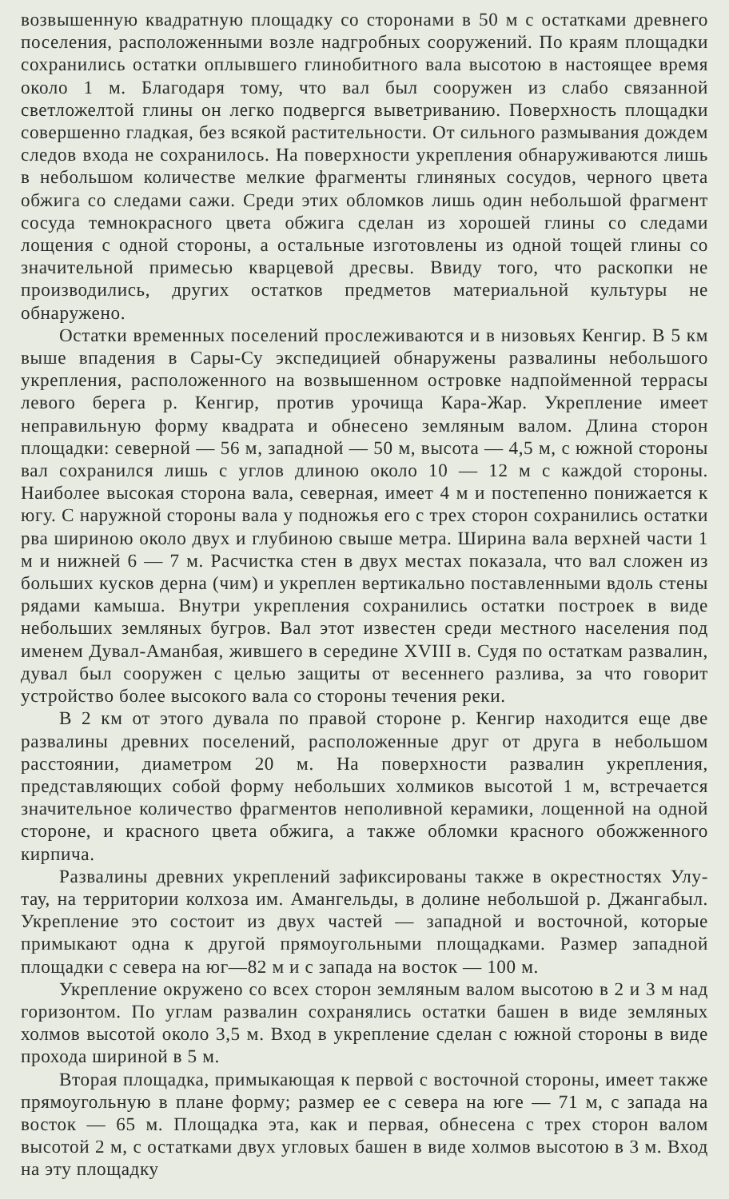возвышенную квадратную площадку со сторонами в 50 м с остатками древнего поселения, расположенными возле надгробных сооружений. По краям площадки сохранились остатки оплывшего глинобитного вала высотою в настоящее время около 1 м. Благодаря тому, что вал был сооружен из слабо связанной светложелтой глины он легко подвергся выветриванию. Поверхность площадки совершенно гладкая, без всякой растительности. От сильного размывания дождем следов входа не сохранилось. На поверхности укрепления обнаруживаются лишь в небольшом количестве мелкие фрагменты глиняных сосудов, черного цвета обжига со следами сажи. Среди этих обломков лишь один небольшой фрагмент сосуда темнокрасного цвета обжига сделан из хорошей глины со следами лощения с одной стороны, а остальные изготовлены из одной тощей глины со значительной примесью кварцевой дресвы. Ввиду того, что раскопки не производились, других остатков предметов материальной культуры не обнаружено.
Остатки временных поселений прослеживаются и в низовьях Кенгир. В 5 км выше впадения в Сары-Су экспедицией обнаружены развалины небольшого укрепления, расположенного на возвышенном островке надпойменной террасы левого берега р. Кенгир, против урочища Кара-Жар. Укрепление имеет неправильную форму квадрата и обнесено земляным валом. Длина сторон площадки: северной — 56 м, западной — 50 м, высота — 4,5 м, с южной стороны вал сохранился лишь с углов длиною около 10 — 12 м с каждой стороны. Наиболее высокая сторона вала, северная, имеет 4 м и постепенно понижается к югу. С наружной стороны вала у подножья его с трех сторон сохранились остатки рва шириною около двух и глубиною свыше метра. Ширина вала верхней части 1 м и нижней 6 — 7 м. Расчистка стен в двух местах показала, что вал сложен из больших кусков дерна (чим) и укреплен вертикально поставленными вдоль стены рядами камыша. Внутри укрепления сохранились остатки построек в виде небольших земляных бугров. Вал этот известен среди местного населения под именем Дувал-Аманбая, жившего в середине XVIII в. Судя по остаткам развалин, дувал был сооружен с целью защиты от весеннего разлива, за что говорит устройство более высокого вала со стороны течения реки.
В 2 км от этого дувала по правой стороне р. Кенгир находится еще две развалины древних поселений, расположенные друг от друга в небольшом расстоянии, диаметром 20 м. На поверхности развалин укрепления, представляющих собой форму небольших холмиков высотой 1 м, встречается значительное количество фрагментов неполивной керамики, лощенной на одной стороне, и красного цвета обжига, а также обломки красного обожженного кирпича.
Развалины древних укреплений зафиксированы также в окрестностях Улу-тау, на территории колхоза им. Амангельды, в долине небольшой р. Джангабыл. Укрепление это состоит из двух частей — западной и восточной, которые примыкают одна к другой прямоугольными площадками. Размер западной площадки с севера на юг—82 м и с запада на восток — 100 м.
Укрепление окружено со всех сторон земляным валом высотою в 2 и 3 м над горизонтом. По углам развалин сохранялись остатки башен в виде земляных холмов высотой около 3,5 м. Вход в укрепление сделан с южной стороны в виде прохода шириной в 5 м.
Вторая площадка, примыкающая к первой с восточной стороны, имеет также прямоугольную в плане форму; размер ее с севера на юге — 71 м, с запада на восток — 65 м. Площадка эта, как и первая, обнесена с трех сторон валом высотой 2 м, с остатками двух угловых башен в виде холмов высотою в 3 м. Вход на эту площадку